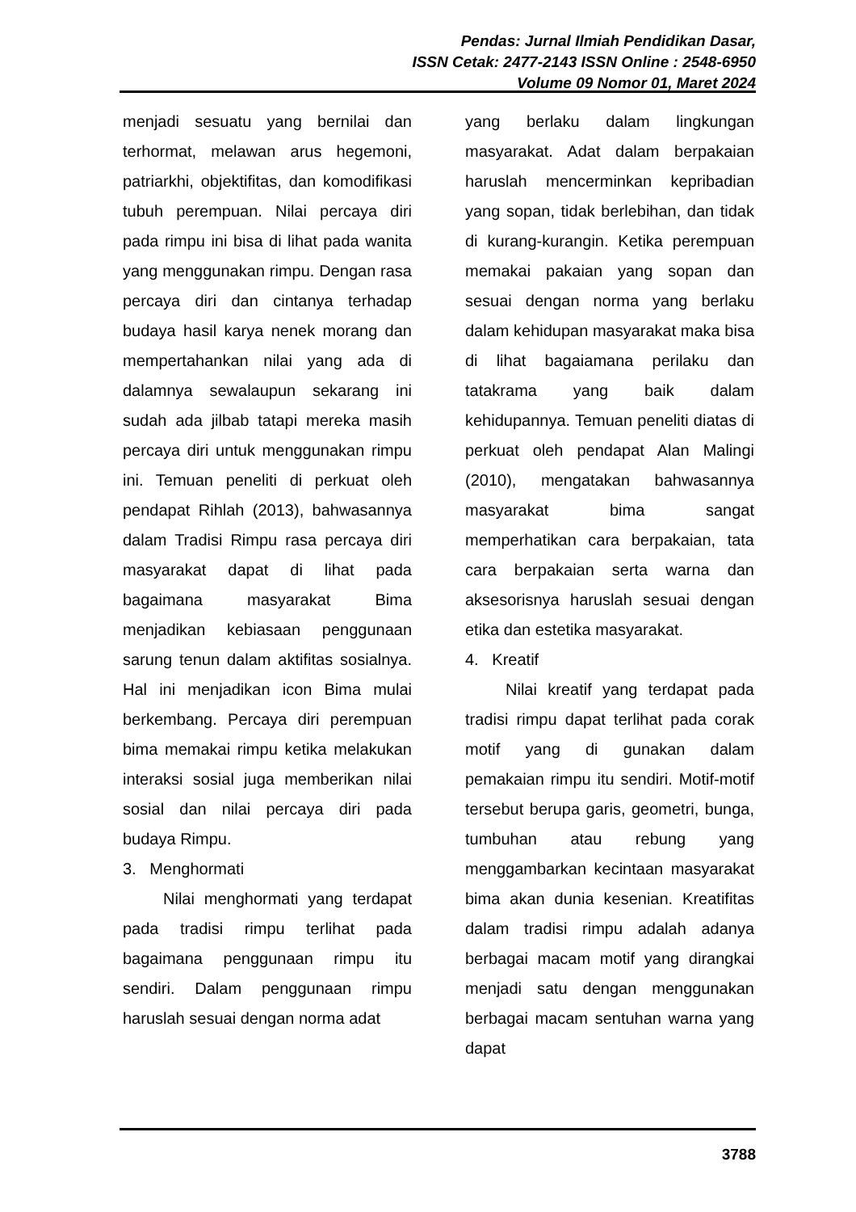Pendas: Jurnal Ilmiah Pendidikan Dasar,
ISSN Cetak: 2477-2143 ISSN Online : 2548-6950
Volume 09 Nomor 01, Maret 2024
menjadi sesuatu yang bernilai dan terhormat, melawan arus hegemoni, patriarkhi, objektifitas, dan komodifikasi tubuh perempuan. Nilai percaya diri pada rimpu ini bisa di lihat pada wanita yang menggunakan rimpu. Dengan rasa percaya diri dan cintanya terhadap budaya hasil karya nenek morang dan mempertahankan nilai yang ada di dalamnya sewalaupun sekarang ini sudah ada jilbab tatapi mereka masih percaya diri untuk menggunakan rimpu ini. Temuan peneliti di perkuat oleh pendapat Rihlah (2013), bahwasannya dalam Tradisi Rimpu rasa percaya diri masyarakat dapat di lihat pada bagaimana masyarakat Bima menjadikan kebiasaan penggunaan sarung tenun dalam aktifitas sosialnya. Hal ini menjadikan icon Bima mulai berkembang. Percaya diri perempuan bima memakai rimpu ketika melakukan interaksi sosial juga memberikan nilai sosial dan nilai percaya diri pada budaya Rimpu.
3. Menghormati
Nilai menghormati yang terdapat pada tradisi rimpu terlihat pada bagaimana penggunaan rimpu itu sendiri. Dalam penggunaan rimpu haruslah sesuai dengan norma adat
yang berlaku dalam lingkungan masyarakat. Adat dalam berpakaian haruslah mencerminkan kepribadian yang sopan, tidak berlebihan, dan tidak di kurang-kurangin. Ketika perempuan memakai pakaian yang sopan dan sesuai dengan norma yang berlaku dalam kehidupan masyarakat maka bisa di lihat bagaiamana perilaku dan tatakrama yang baik dalam kehidupannya. Temuan peneliti diatas di perkuat oleh pendapat Alan Malingi (2010), mengatakan bahwasannya masyarakat bima sangat memperhatikan cara berpakaian, tata cara berpakaian serta warna dan aksesorisnya haruslah sesuai dengan etika dan estetika masyarakat.
4. Kreatif
Nilai kreatif yang terdapat pada tradisi rimpu dapat terlihat pada corak motif yang di gunakan dalam pemakaian rimpu itu sendiri. Motif-motif tersebut berupa garis, geometri, bunga, tumbuhan atau rebung yang menggambarkan kecintaan masyarakat bima akan dunia kesenian. Kreatifitas dalam tradisi rimpu adalah adanya berbagai macam motif yang dirangkai menjadi satu dengan menggunakan berbagai macam sentuhan warna yang dapat
3788